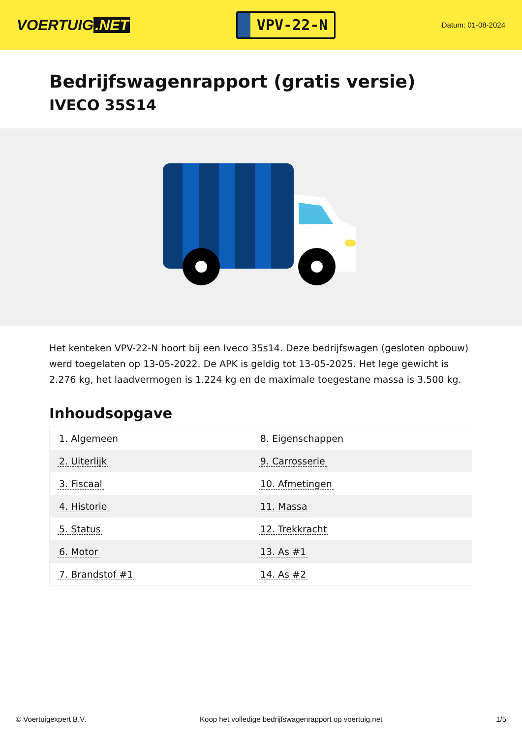VOERTUIG.NET
VPV-22-N
Datum: 01-08-2024
Bedrijfswagenrapport (gratis versie)
IVECO 35S14
Het kenteken VPV-22-N hoort bij een Iveco 35s14. Deze bedrijfswagen (gesloten opbouw) werd toegelaten op 13-05-2022. De APK is geldig tot 13-05-2025. Het lege gewicht is 2.276 kg, het laadvermogen is 1.224 kg en de maximale toegestane massa is 3.500 kg.
Inhoudsopgave
| 1. Algemeen | 8. Eigenschappen |
| 2. Uiterlijk | 9. Carrosserie |
| 3. Fiscaal | 10. Afmetingen |
| 4. Historie | 11. Massa |
| 5. Status | 12. Trekkracht |
| 6. Motor | 13. As #1 |
| 7. Brandstof #1 | 14. As #2 |
© Voertuigexpert B.V. Koop het volledige bedrijfswagenrapport op voertuig.net 1/5